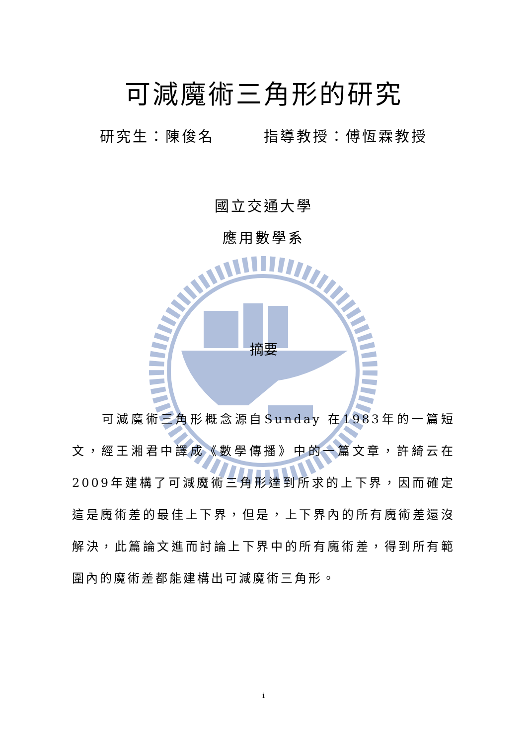可減魔術三角形的研究
研究生：陳俊名　　　指導教授：傅恆霖教授
國立交通大學
應用數學系
摘要
　　可減魔術三角形概念源自Sunday 在1983年的一篇短文，經王湘君中譯成《數學傳播》中的一篇文章，許綺云在2009年建構了可減魔術三角形達到所求的上下界，因而確定這是魔術差的最佳上下界，但是，上下界內的所有魔術差還沒解決，此篇論文進而討論上下界中的所有魔術差，得到所有範圍內的魔術差都能建構出可減魔術三角形。
i